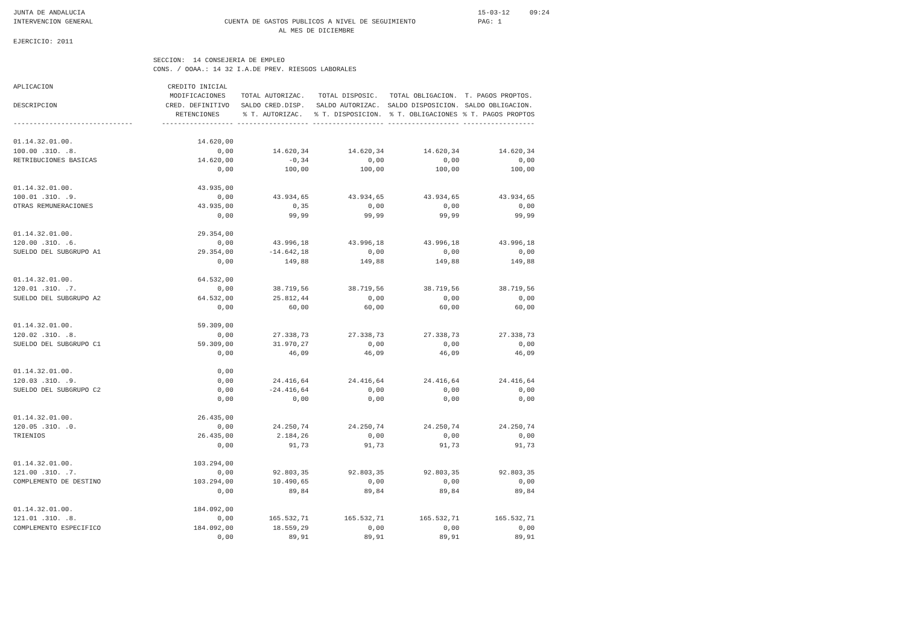JUNTA DE ANDALUCIA
INTERVENCION GENERAL
CUENTA DE GASTOS PUBLICOS A NIVEL DE SEGUIMIENTO
AL MES DE DICIEMBRE
15-03-12 09:24
PAG: 1
EJERCICIO: 2011
SECCION: 14 CONSEJERIA DE EMPLEO
CONS. / OOAA.: 14 32 I.A.DE PREV. RIESGOS LABORALES
| APLICACION DESCRIPCION | CREDITO INICIAL MODIFICACIONES CRED. DEFINITIVO RETENCIONES | TOTAL AUTORIZAC. SALDO CRED.DISP. % T. AUTORIZAC. | TOTAL DISPOSIC. SALDO AUTORIZAC. % T. DISPOSICION. | TOTAL OBLIGACION. SALDO DISPOSICION. % T. OBLIGACIONES | T. PAGOS PROPTOS. SALDO OBLIGACION. % T. PAGOS PROPTOS |
| --- | --- | --- | --- | --- | --- |
| ------------------------------ | ------------------ | ------------------ | ------------------ | ------------------ | ------------------ |
| 01.14.32.01.00. 100.00 .31O. .8. RETRIBUCIONES BASICAS | 14.620,00 0,00 14.620,00 0,00 | 14.620,34 -0,34 100,00 | 14.620,34 0,00 100,00 | 14.620,34 0,00 100,00 | 14.620,34 0,00 100,00 |
| 01.14.32.01.00. 100.01 .31O. .9. OTRAS REMUNERACIONES | 43.935,00 0,00 43.935,00 0,00 | 43.934,65 0,35 99,99 | 43.934,65 0,00 99,99 | 43.934,65 0,00 99,99 | 43.934,65 0,00 99,99 |
| 01.14.32.01.00. 120.00 .31O. .6. SUELDO DEL SUBGRUPO A1 | 29.354,00 0,00 29.354,00 0,00 | 43.996,18 -14.642,18 149,88 | 43.996,18 0,00 149,88 | 43.996,18 0,00 149,88 | 43.996,18 0,00 149,88 |
| 01.14.32.01.00. 120.01 .31O. .7. SUELDO DEL SUBGRUPO A2 | 64.532,00 0,00 64.532,00 0,00 | 38.719,56 25.812,44 60,00 | 38.719,56 0,00 60,00 | 38.719,56 0,00 60,00 | 38.719,56 0,00 60,00 |
| 01.14.32.01.00. 120.02 .31O. .8. SUELDO DEL SUBGRUPO C1 | 59.309,00 0,00 59.309,00 0,00 | 27.338,73 31.970,27 46,09 | 27.338,73 0,00 46,09 | 27.338,73 0,00 46,09 | 27.338,73 0,00 46,09 |
| 01.14.32.01.00. 120.03 .31O. .9. SUELDO DEL SUBGRUPO C2 | 0,00 0,00 0,00 0,00 | 24.416,64 -24.416,64 0,00 | 24.416,64 0,00 0,00 | 24.416,64 0,00 0,00 | 24.416,64 0,00 0,00 |
| 01.14.32.01.00. 120.05 .31O. .0. TRIENIOS | 26.435,00 0,00 26.435,00 0,00 | 24.250,74 2.184,26 91,73 | 24.250,74 0,00 91,73 | 24.250,74 0,00 91,73 | 24.250,74 0,00 91,73 |
| 01.14.32.01.00. 121.00 .31O. .7. COMPLEMENTO DE DESTINO | 103.294,00 0,00 103.294,00 0,00 | 92.803,35 10.490,65 89,84 | 92.803,35 0,00 89,84 | 92.803,35 0,00 89,84 | 92.803,35 0,00 89,84 |
| 01.14.32.01.00. 121.01 .31O. .8. COMPLEMENTO ESPECIFICO | 184.092,00 0,00 184.092,00 0,00 | 165.532,71 18.559,29 89,91 | 165.532,71 0,00 89,91 | 165.532,71 0,00 89,91 | 165.532,71 0,00 89,91 |